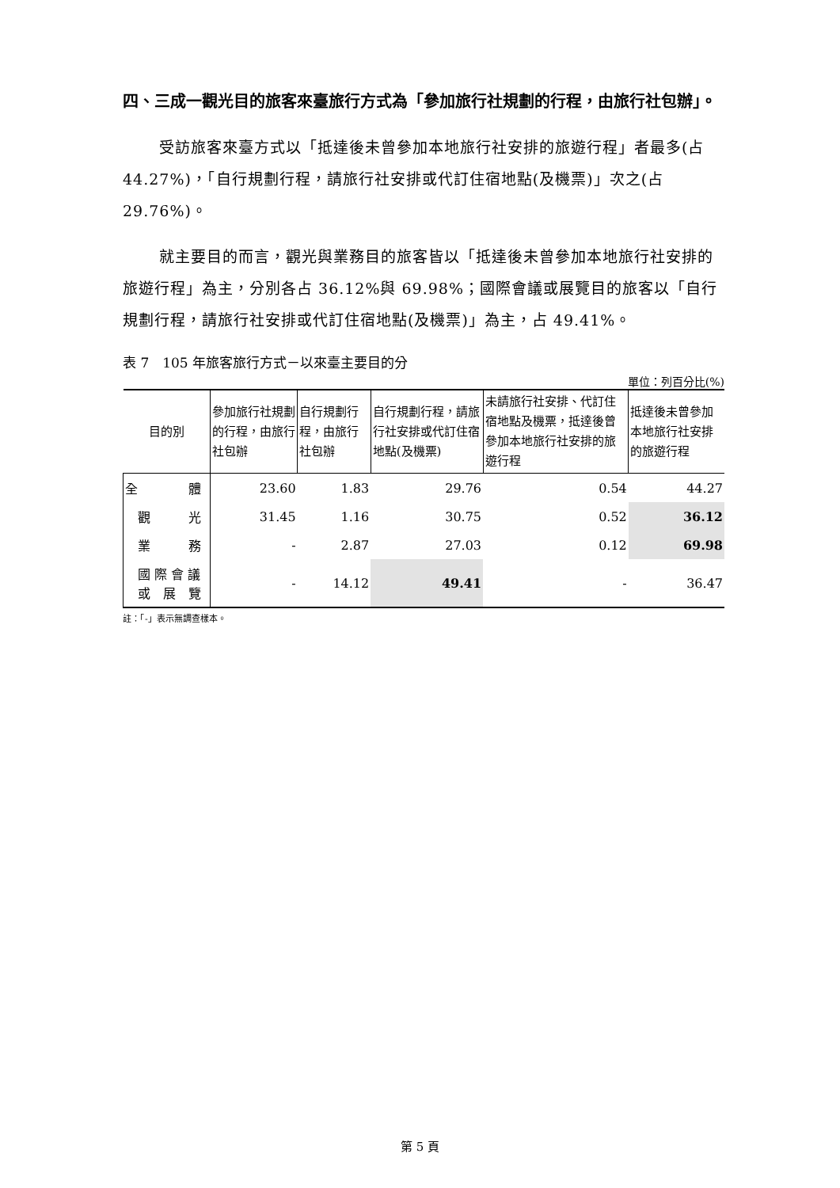四、三成一觀光目的旅客來臺旅行方式為「參加旅行社規劃的行程，由旅行社包辦」。
受訪旅客來臺方式以「抵達後未曾參加本地旅行社安排的旅遊行程」者最多(占 44.27%)，「自行規劃行程，請旅行社安排或代訂住宿地點(及機票)」次之(占 29.76%)。
就主要目的而言，觀光與業務目的旅客皆以「抵達後未曾參加本地旅行社安排的旅遊行程」為主，分別各占 36.12%與 69.98%；國際會議或展覽目的旅客以「自行規劃行程，請旅行社安排或代訂住宿地點(及機票)」為主，占 49.41%。
表 7　105 年旅客旅行方式－以來臺主要目的分
單位：列百分比(%)
| 目的別 | 參加旅行社規劃的行程，由旅行社包辦 | 自行規劃行程，由旅行社包辦 | 自行規劃行程，請旅行社安排或代訂住宿地點(及機票) | 未請旅行社安排、代訂住宿地點及機票，抵達後曾參加本地旅行社安排的旅遊行程 | 抵達後未曾參加本地旅行社安排的旅遊行程 |
| --- | --- | --- | --- | --- | --- |
| 全 體 | 23.60 | 1.83 | 29.76 | 0.54 | 44.27 |
| 觀 光 | 31.45 | 1.16 | 30.75 | 0.52 | 36.12 |
| 業 務 | - | 2.87 | 27.03 | 0.12 | 69.98 |
| 國 際 會 議 或 展 覽 | - | 14.12 | 49.41 | - | 36.47 |
註：「-」表示無調查樣本。
第 5 頁